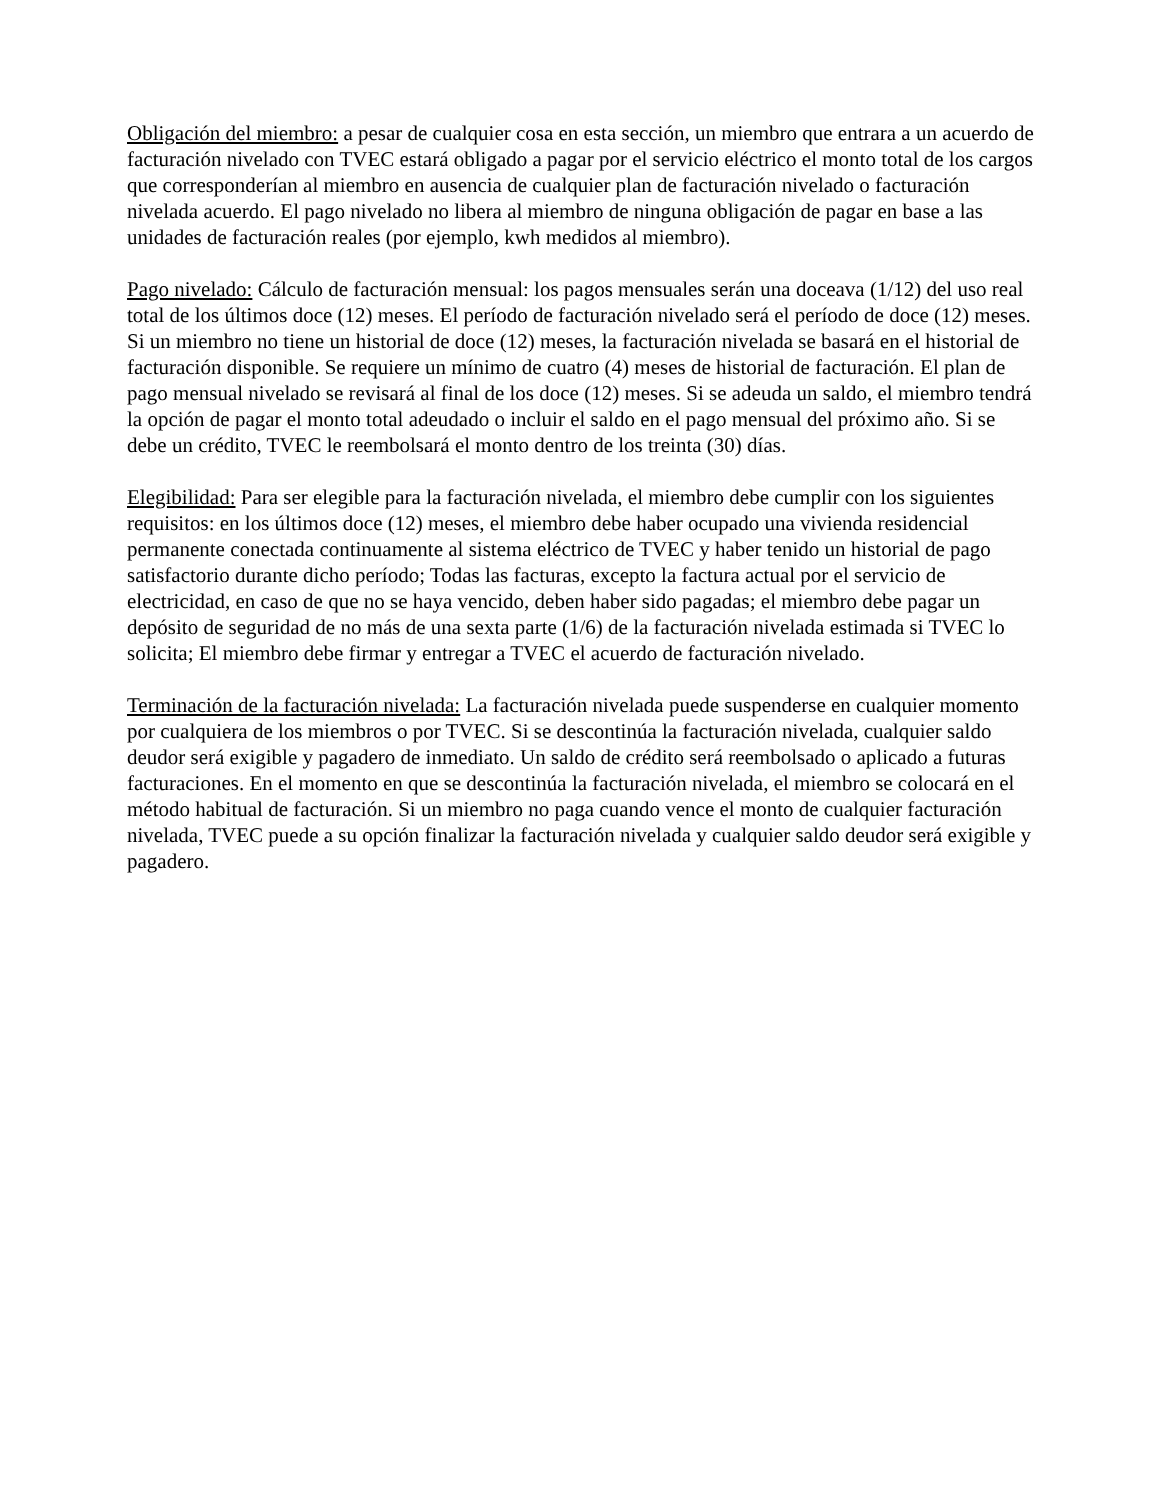Obligación del miembro: a pesar de cualquier cosa en esta sección, un miembro que entrara a un acuerdo de facturación nivelado con TVEC estará obligado a pagar por el servicio eléctrico el monto total de los cargos que corresponderían al miembro en ausencia de cualquier plan de facturación nivelado o facturación nivelada acuerdo. El pago nivelado no libera al miembro de ninguna obligación de pagar en base a las unidades de facturación reales (por ejemplo, kwh medidos al miembro).
Pago nivelado: Cálculo de facturación mensual: los pagos mensuales serán una doceava (1/12) del uso real total de los últimos doce (12) meses. El período de facturación nivelado será el período de doce (12) meses. Si un miembro no tiene un historial de doce (12) meses, la facturación nivelada se basará en el historial de facturación disponible. Se requiere un mínimo de cuatro (4) meses de historial de facturación. El plan de pago mensual nivelado se revisará al final de los doce (12) meses. Si se adeuda un saldo, el miembro tendrá la opción de pagar el monto total adeudado o incluir el saldo en el pago mensual del próximo año. Si se debe un crédito, TVEC le reembolsará el monto dentro de los treinta (30) días.
Elegibilidad: Para ser elegible para la facturación nivelada, el miembro debe cumplir con los siguientes requisitos: en los últimos doce (12) meses, el miembro debe haber ocupado una vivienda residencial permanente conectada continuamente al sistema eléctrico de TVEC y haber tenido un historial de pago satisfactorio durante dicho período; Todas las facturas, excepto la factura actual por el servicio de electricidad, en caso de que no se haya vencido, deben haber sido pagadas; el miembro debe pagar un depósito de seguridad de no más de una sexta parte (1/6) de la facturación nivelada estimada si TVEC lo solicita; El miembro debe firmar y entregar a TVEC el acuerdo de facturación nivelado.
Terminación de la facturación nivelada: La facturación nivelada puede suspenderse en cualquier momento por cualquiera de los miembros o por TVEC. Si se descontinúa la facturación nivelada, cualquier saldo deudor será exigible y pagadero de inmediato. Un saldo de crédito será reembolsado o aplicado a futuras facturaciones. En el momento en que se descontinúa la facturación nivelada, el miembro se colocará en el método habitual de facturación. Si un miembro no paga cuando vence el monto de cualquier facturación nivelada, TVEC puede a su opción finalizar la facturación nivelada y cualquier saldo deudor será exigible y pagadero.